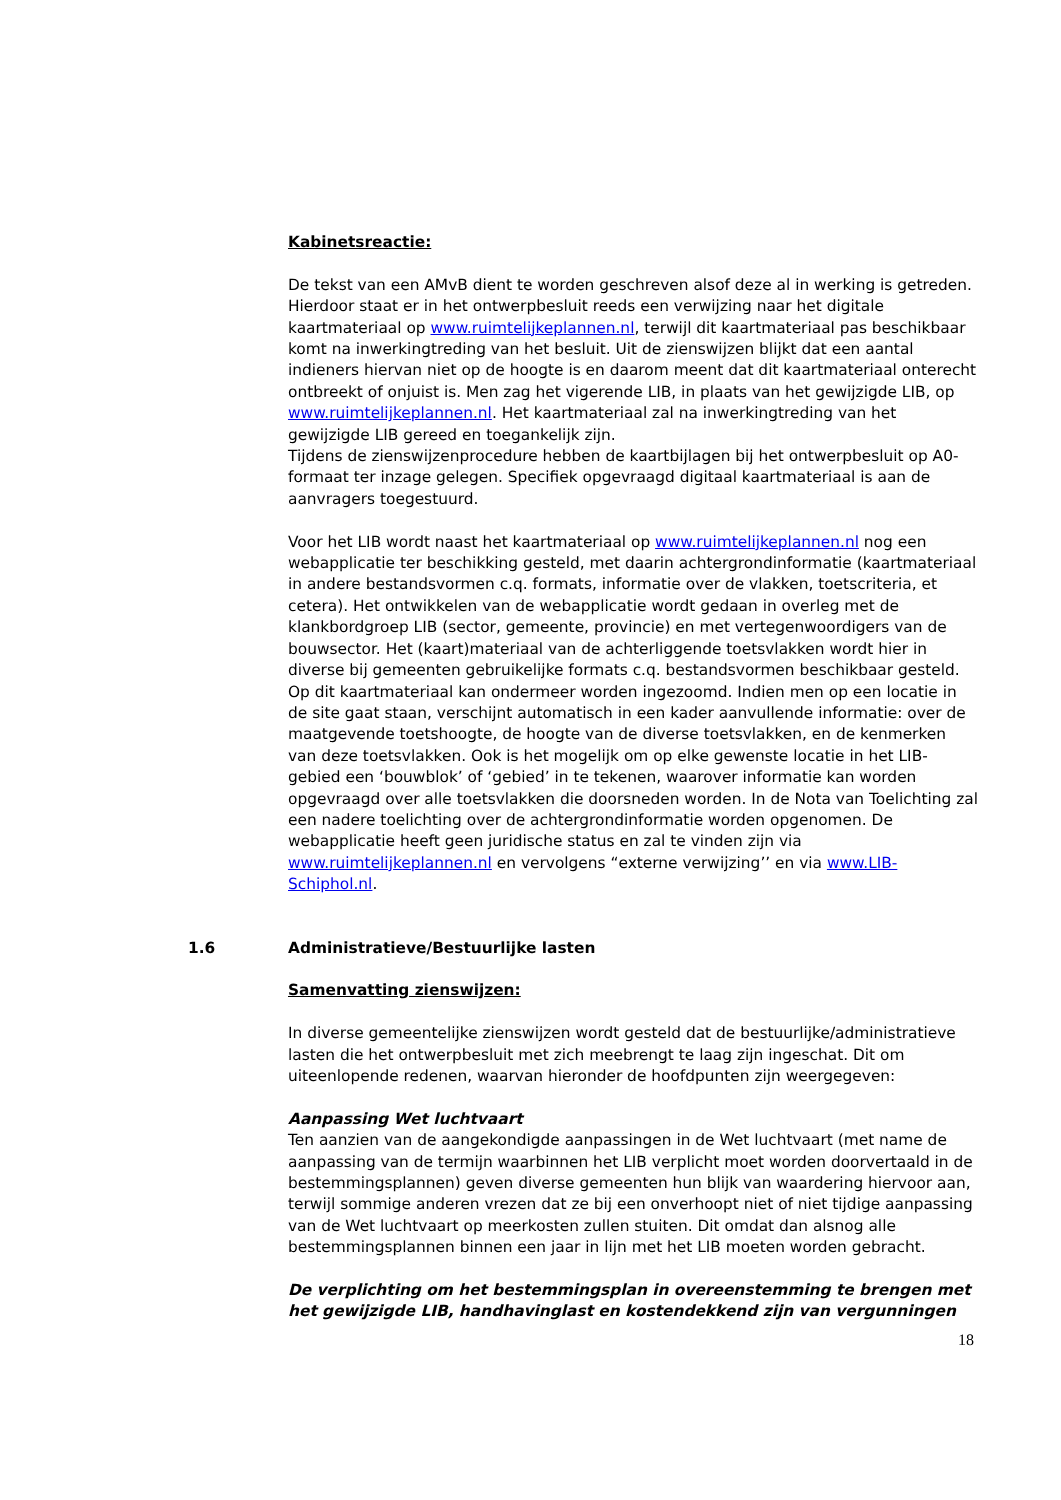Kabinetsreactie:
De tekst van een AMvB dient te worden geschreven alsof deze al in werking is getreden. Hierdoor staat er in het ontwerpbesluit reeds een verwijzing naar het digitale kaartmateriaal op www.ruimtelijkeplannen.nl, terwijl dit kaartmateriaal pas beschikbaar komt na inwerkingtreding van het besluit. Uit de zienswijzen blijkt dat een aantal indieners hiervan niet op de hoogte is en daarom meent dat dit kaartmateriaal onterecht ontbreekt of onjuist is. Men zag het vigerende LIB, in plaats van het gewijzigde LIB, op www.ruimtelijkeplannen.nl. Het kaartmateriaal zal na inwerkingtreding van het gewijzigde LIB gereed en toegankelijk zijn.
Tijdens de zienswijzenprocedure hebben de kaartbijlagen bij het ontwerpbesluit op A0-formaat ter inzage gelegen. Specifiek opgevraagd digitaal kaartmateriaal is aan de aanvragers toegestuurd.
Voor het LIB wordt naast het kaartmateriaal op www.ruimtelijkeplannen.nl nog een webapplicatie ter beschikking gesteld, met daarin achtergrondinformatie (kaartmateriaal in andere bestandsvormen c.q. formats, informatie over de vlakken, toetscriteria, et cetera). Het ontwikkelen van de webapplicatie wordt gedaan in overleg met de klankbordgroep LIB (sector, gemeente, provincie) en met vertegenwoordigers van de bouwsector. Het (kaart)materiaal van de achterliggende toetsvlakken wordt hier in diverse bij gemeenten gebruikelijke formats c.q. bestandsvormen beschikbaar gesteld. Op dit kaartmateriaal kan ondermeer worden ingezoomd. Indien men op een locatie in de site gaat staan, verschijnt automatisch in een kader aanvullende informatie: over de maatgevende toetshoogte, de hoogte van de diverse toetsvlakken, en de kenmerken van deze toetsvlakken. Ook is het mogelijk om op elke gewenste locatie in het LIB-gebied een ‘bouwblok’ of ‘gebied’ in te tekenen, waarover informatie kan worden opgevraagd over alle toetsvlakken die doorsneden worden. In de Nota van Toelichting zal een nadere toelichting over de achtergrondinformatie worden opgenomen. De webapplicatie heeft geen juridische status en zal te vinden zijn via www.ruimtelijkeplannen.nl en vervolgens “externe verwijzing’’ en via www.LIB-Schiphol.nl.
1.6 Administratieve/Bestuurlijke lasten
Samenvatting zienswijzen:
In diverse gemeentelijke zienswijzen wordt gesteld dat de bestuurlijke/administratieve lasten die het ontwerpbesluit met zich meebrengt te laag zijn ingeschat. Dit om uiteenlopende redenen, waarvan hieronder de hoofdpunten zijn weergegeven:
Aanpassing Wet luchtvaart
Ten aanzien van de aangekondigde aanpassingen in de Wet luchtvaart (met name de aanpassing van de termijn waarbinnen het LIB verplicht moet worden doorvertaald in de bestemmingsplannen) geven diverse gemeenten hun blijk van waardering hiervoor aan, terwijl sommige anderen vrezen dat ze bij een onverhoopt niet of niet tijdige aanpassing van de Wet luchtvaart op meerkosten zullen stuiten. Dit omdat dan alsnog alle bestemmingsplannen binnen een jaar in lijn met het LIB moeten worden gebracht.
De verplichting om het bestemmingsplan in overeenstemming te brengen met het gewijzigde LIB, handhavinglast en kostendekkend zijn van vergunningen
18